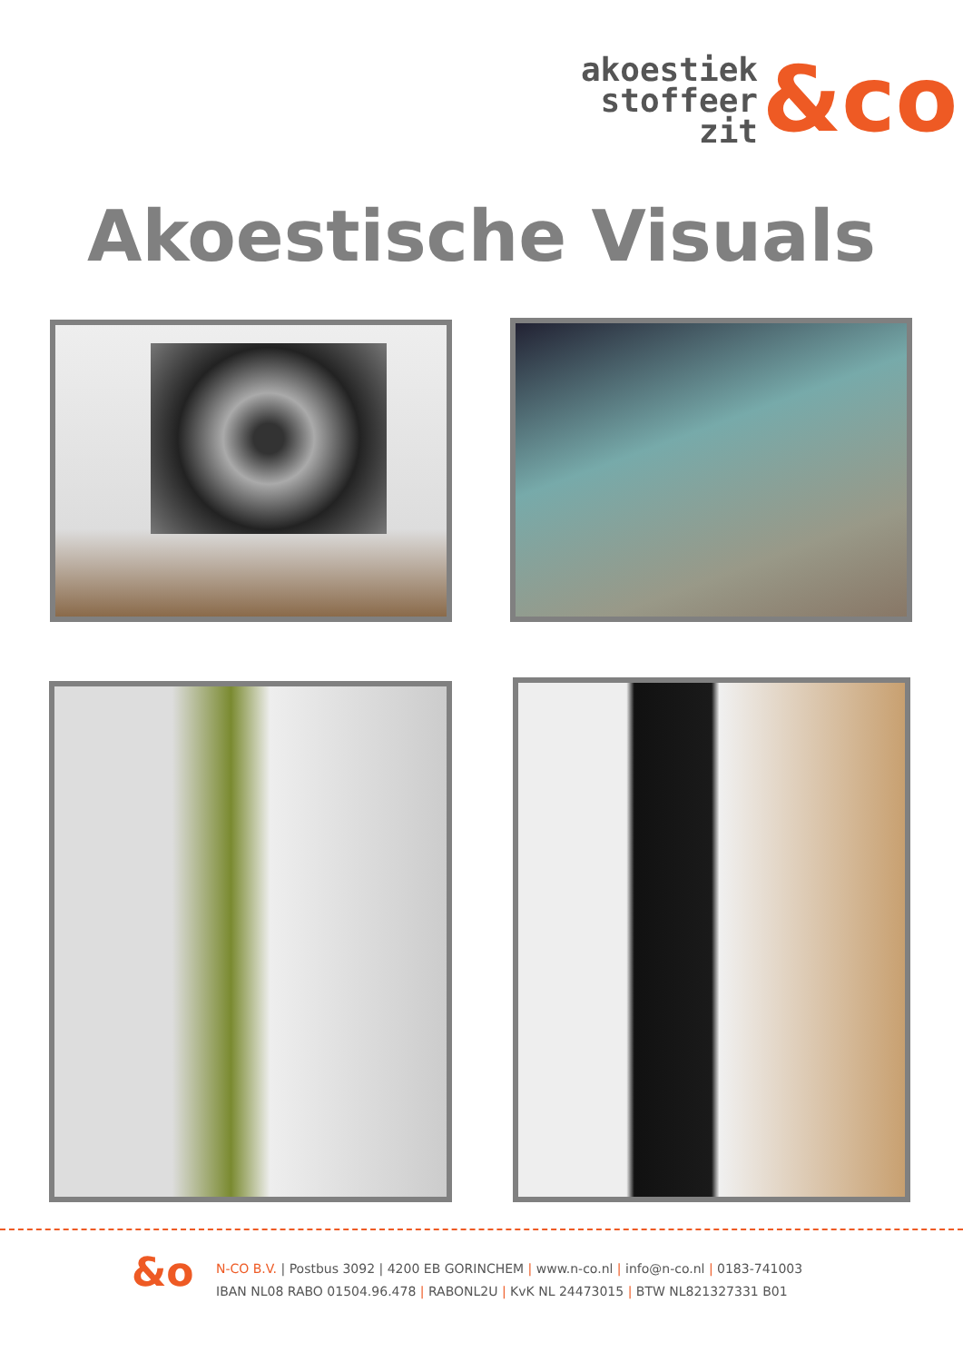akoestiek
stoffeer
zit
&co
Akoestische Visuals
&o
N-CO B.V. | Postbus 3092 | 4200 EB GORINCHEM | www.n-co.nl | info@n-co.nl | 0183-741003
IBAN NL08 RABO 01504.96.478 | RABONL2U | KvK NL 24473015 | BTW NL821327331 B01